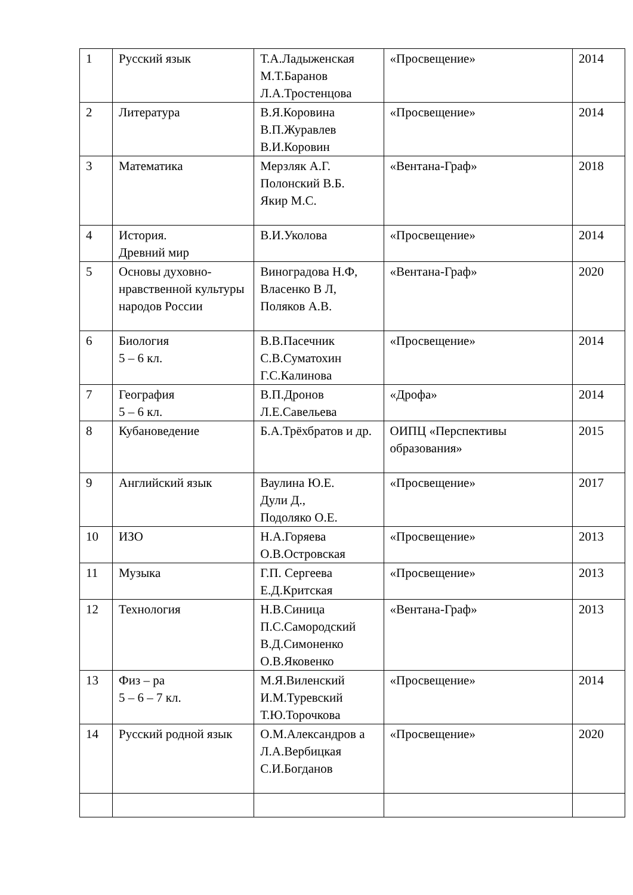| 1 | Русский язык | Т.А.Ладыженская М.Т.Баранов Л.А.Тростенцова | «Просвещение» | 2014 |
| 2 | Литература | В.Я.Коровина В.П.Журавлев В.И.Коровин | «Просвещение» | 2014 |
| 3 | Математика | Мерзляк А.Г. Полонский В.Б. Якир М.С. | «Вентана-Граф» | 2018 |
| 4 | История. Древний мир | В.И.Уколова | «Просвещение» | 2014 |
| 5 | Основы духовно-нравственной культуры народов России | Виноградова Н.Ф, Власенко В Л, Поляков А.В. | «Вентана-Граф» | 2020 |
| 6 | Биология 5 – 6 кл. | В.В.Пасечник С.В.Суматохин Г.С.Калинова | «Просвещение» | 2014 |
| 7 | География 5 – 6 кл. | В.П.Дронов Л.Е.Савельева | «Дрофа» | 2014 |
| 8 | Кубановедение | Б.А.Трёхбратов и др. | ОИПЦ «Перспективы образования» | 2015 |
| 9 | Английский язык | Ваулина Ю.Е. Дули Д., Подоляко О.Е. | «Просвещение» | 2017 |
| 10 | ИЗО | Н.А.Горяева О.В.Островская | «Просвещение» | 2013 |
| 11 | Музыка | Г.П. Сергеева Е.Д.Критская | «Просвещение» | 2013 |
| 12 | Технология | Н.В.Синица П.С.Самородский В.Д.Симоненко О.В.Яковенко | «Вентана-Граф» | 2013 |
| 13 | Физ – ра 5 – 6 – 7 кл. | М.Я.Виленский И.М.Туревский Т.Ю.Торочкова | «Просвещение» | 2014 |
| 14 | Русский родной язык | О.М.Александров а Л.А.Вербицкая С.И.Богданов | «Просвещение» | 2020 |